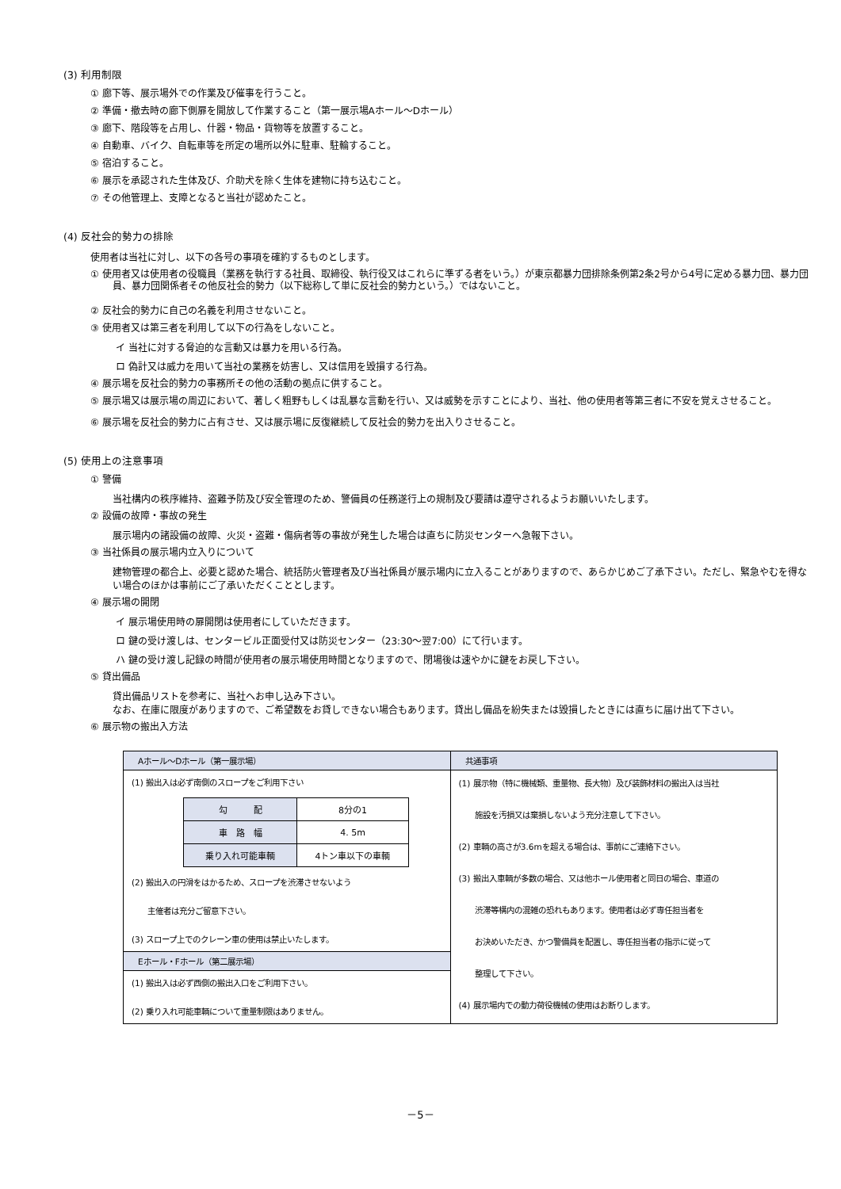(3) 利用制限
① 廊下等、展示場外での作業及び催事を行うこと。
② 準備・撤去時の廊下側扉を開放して作業すること（第一展示場Aホール～Dホール）
③ 廊下、階段等を占用し、什器・物品・貨物等を放置すること。
④ 自動車、バイク、自転車等を所定の場所以外に駐車、駐輪すること。
⑤ 宿泊すること。
⑥ 展示を承認された生体及び、介助犬を除く生体を建物に持ち込むこと。
⑦ その他管理上、支障となると当社が認めたこと。
(4) 反社会的勢力の排除
使用者は当社に対し、以下の各号の事項を確約するものとします。
① 使用者又は使用者の役職員（業務を執行する社員、取締役、執行役又はこれらに準ずる者をいう。）が東京都暴力団排除条例第2条2号から4号に定める暴力団、暴力団員、暴力団関係者その他反社会的勢力（以下総称して単に反社会的勢力という。）ではないこと。
② 反社会的勢力に自己の名義を利用させないこと。
③ 使用者又は第三者を利用して以下の行為をしないこと。
イ 当社に対する脅迫的な言動又は暴力を用いる行為。
ロ 偽計又は威力を用いて当社の業務を妨害し、又は信用を毀損する行為。
④ 展示場を反社会的勢力の事務所その他の活動の拠点に供すること。
⑤ 展示場又は展示場の周辺において、著しく粗野もしくは乱暴な言動を行い、又は威勢を示すことにより、当社、他の使用者等第三者に不安を覚えさせること。
⑥ 展示場を反社会的勢力に占有させ、又は展示場に反復継続して反社会的勢力を出入りさせること。
(5) 使用上の注意事項
① 警備
当社構内の秩序維持、盗難予防及び安全管理のため、警備員の任務遂行上の規制及び要請は遵守されるようお願いいたします。
② 設備の故障・事故の発生
展示場内の諸設備の故障、火災・盗難・傷病者等の事故が発生した場合は直ちに防災センターへ急報下さい。
③ 当社係員の展示場内立入りについて
建物管理の都合上、必要と認めた場合、統括防火管理者及び当社係員が展示場内に立入ることがありますので、あらかじめご了承下さい。ただし、緊急やむを得ない場合のほかは事前にご了承いただくこととします。
④ 展示場の開閉
イ 展示場使用時の扉開閉は使用者にしていただきます。
ロ 鍵の受け渡しは、センタービル正面受付又は防災センター（23:30～翌7:00）にて行います。
ハ 鍵の受け渡し記録の時間が使用者の展示場使用時間となりますので、閉場後は速やかに鍵をお戻し下さい。
⑤ 貸出備品
貸出備品リストを参考に、当社へお申し込み下さい。
なお、在庫に限度がありますので、ご希望数をお貸しできない場合もあります。貸出し備品を紛失または毀損したときには直ちに届け出て下さい。
⑥ 展示物の搬出入方法
| Aホール～Dホール（第一展示場） (1) 搬出入は必ず南側のスロープをご利用下さい / 勾 配 / 8分の1 / / 車 路 幅 / 4. 5m / / 乗り入れ可能車輌 / 4トン車以下の車輌 / (2) 搬出入の円滑をはかるため、スロープを渋滞させないよう 主催者は充分ご留意下さい。 (3) スロープ上でのクレーン車の使用は禁止いたします。 Eホール・Fホール（第二展示場） (1) 搬出入は必ず西側の搬出入口をご利用下さい。 (2) 乗り入れ可能車輌について重量制限はありません。 | 共通事項 (1) 展示物（特に機械類、重量物、長大物）及び装飾材料の搬出入は当社 施設を汚損又は棄損しないよう充分注意して下さい。 (2) 車輌の高さが3.6mを超える場合は、事前にご連絡下さい。 (3) 搬出入車輌が多数の場合、又は他ホール使用者と同日の場合、車道の 渋滞等構内の混雑の恐れもあります。使用者は必ず専任担当者を お決めいただき、かつ警備員を配置し、専任担当者の指示に従って 整理して下さい。 (4) 展示場内での動力荷役機械の使用はお断りします。 |
－5－